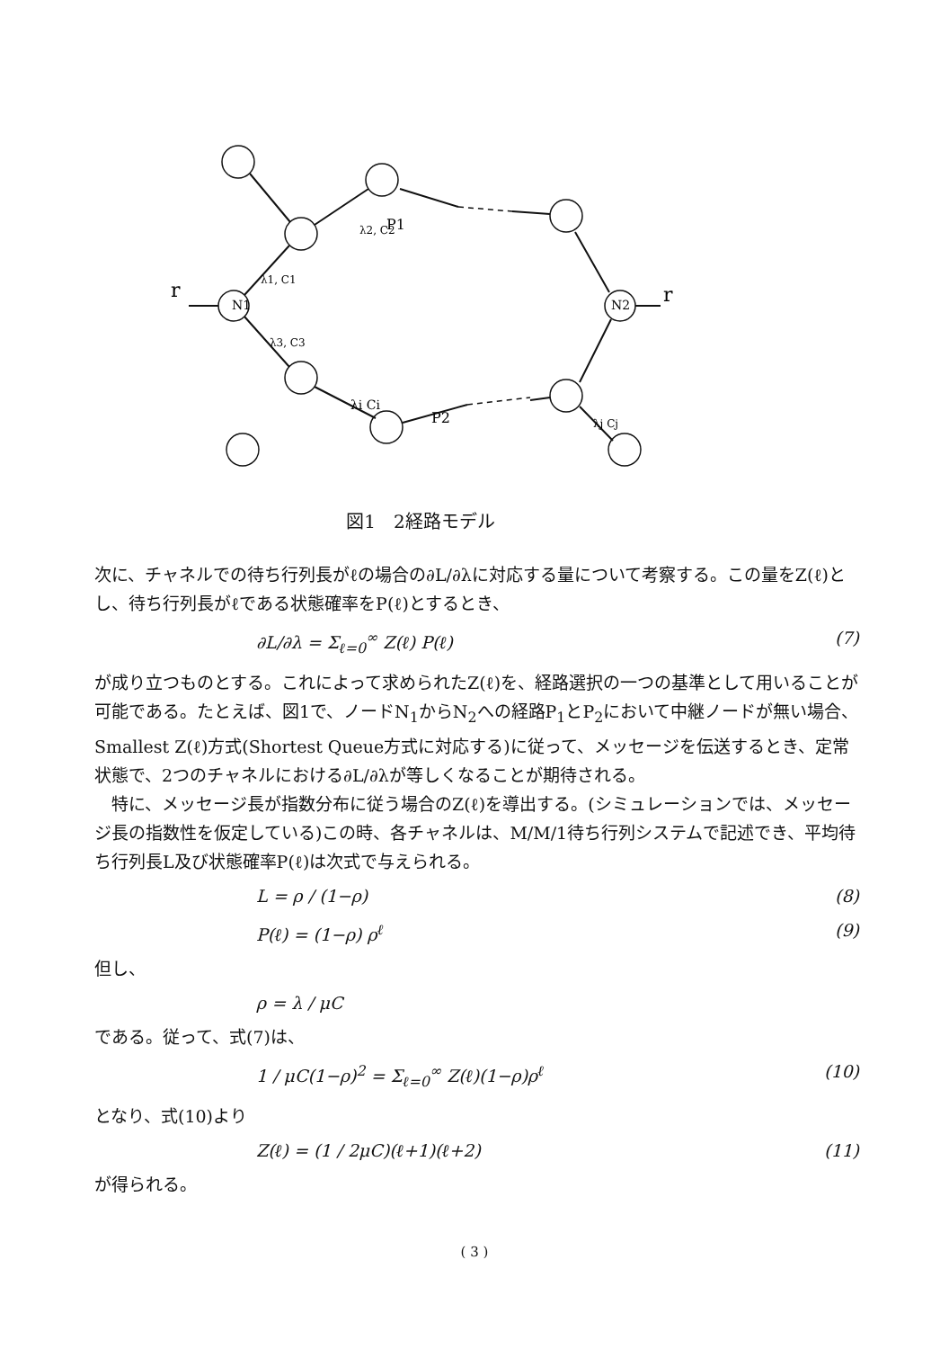N1
N2
r
r
P1
P2
λ1, C1
λ3, C3
λ2, C2
λi Ci
λj Cj
図1　2経路モデル
次に、チャネルでの待ち行列長がℓの場合の∂L/∂λに対応する量について考察する。この量をZ(ℓ)とし、待ち行列長がℓである状態確率をP(ℓ)とするとき、
∂L/∂λ = Σ<sub>ℓ=0</sub><sup>∞</sup> Z(ℓ) P(ℓ) (7)
が成り立つものとする。これによって求められたZ(ℓ)を、経路選択の一つの基準として用いることが可能である。たとえば、図1で、ノードN<sub>1</sub>からN<sub>2</sub>への経路P<sub>1</sub>とP<sub>2</sub>において中継ノードが無い場合、Smallest Z(ℓ)方式(Shortest Queue方式に対応する)に従って、メッセージを伝送するとき、定常状態で、2つのチャネルにおける∂L/∂λが等しくなることが期待される。
　特に、メッセージ長が指数分布に従う場合のZ(ℓ)を導出する。(シミュレーションでは、メッセージ長の指数性を仮定している)この時、各チャネルは、M/M/1待ち行列システムで記述でき、平均待ち行列長L及び状態確率P(ℓ)は次式で与えられる。
L = ρ / (1−ρ) (8)
P(ℓ) = (1−ρ) ρ<sup>ℓ</sup> (9)
但し、
ρ = λ / μC
である。従って、式(7)は、
1 / μC(1−ρ)<sup>2</sup> = Σ<sub>ℓ=0</sub><sup>∞</sup> Z(ℓ)(1−ρ)ρ<sup>ℓ</sup> (10)
となり、式(10)より
Z(ℓ) = (1 / 2μC)(ℓ+1)(ℓ+2) (11)
が得られる。
( 3 )